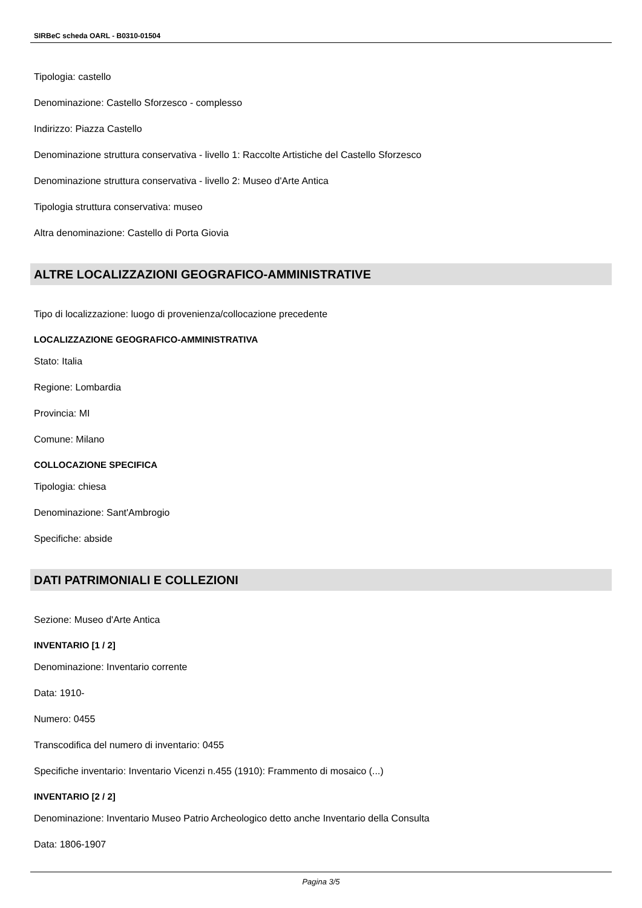SIRBeC scheda OARL - B0310-01504
Tipologia: castello
Denominazione: Castello Sforzesco - complesso
Indirizzo: Piazza Castello
Denominazione struttura conservativa - livello 1: Raccolte Artistiche del Castello Sforzesco
Denominazione struttura conservativa - livello 2: Museo d'Arte Antica
Tipologia struttura conservativa: museo
Altra denominazione: Castello di Porta Giovia
ALTRE LOCALIZZAZIONI GEOGRAFICO-AMMINISTRATIVE
Tipo di localizzazione: luogo di provenienza/collocazione precedente
LOCALIZZAZIONE GEOGRAFICO-AMMINISTRATIVA
Stato: Italia
Regione: Lombardia
Provincia: MI
Comune: Milano
COLLOCAZIONE SPECIFICA
Tipologia: chiesa
Denominazione: Sant'Ambrogio
Specifiche: abside
DATI PATRIMONIALI E COLLEZIONI
Sezione: Museo d'Arte Antica
INVENTARIO [1 / 2]
Denominazione: Inventario corrente
Data: 1910-
Numero: 0455
Transcodifica del numero di inventario: 0455
Specifiche inventario: Inventario Vicenzi n.455 (1910): Frammento di mosaico (...)
INVENTARIO [2 / 2]
Denominazione: Inventario Museo Patrio Archeologico detto anche Inventario della Consulta
Data: 1806-1907
Pagina 3/5